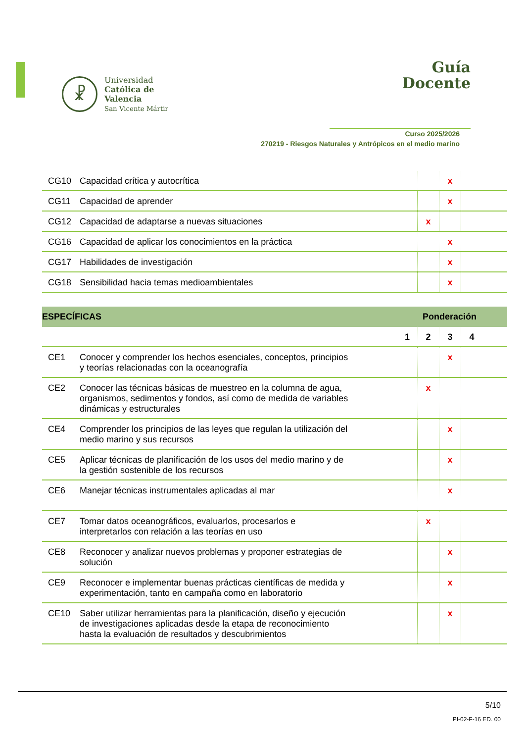☧
Universidad
Católica de
Valencia
San Vicente Mártir
Guía
Docente
Curso 2025/2026
270219 - Riesgos Naturales y Antrópicos en el medio marino
| CG10 | Capacidad crítica y autocrítica | | x | | |
| CG11 | Capacidad de aprender | | x | | |
| CG12 | Capacidad de adaptarse a nuevas situaciones | x | | | |
| CG16 | Capacidad de aplicar los conocimientos en la práctica | | x | | |
| CG17 | Habilidades de investigación | | x | | |
| CG18 | Sensibilidad hacia temas medioambientales | | x | | |
ESPECÍFICAS Ponderación
| | 1 | 2 | 3 | 4 | |
| CE1 | Conocer y comprender los hechos esenciales, conceptos, principios y teorías relacionadas con la oceanografía | | x | | |
| CE2 | Conocer las técnicas básicas de muestreo en la columna de agua, organismos, sedimentos y fondos, así como de medida de variables dinámicas y estructurales | x | | | |
| CE4 | Comprender los principios de las leyes que regulan la utilización del medio marino y sus recursos | | x | | |
| CE5 | Aplicar técnicas de planificación de los usos del medio marino y de la gestión sostenible de los recursos | | x | | |
| CE6 | Manejar técnicas instrumentales aplicadas al mar | | x | | |
| CE7 | Tomar datos oceanográficos, evaluarlos, procesarlos e interpretarlos con relación a las teorías en uso | x | | | |
| CE8 | Reconocer y analizar nuevos problemas y proponer estrategias de solución | | x | | |
| CE9 | Reconocer e implementar buenas prácticas científicas de medida y experimentación, tanto en campaña como en laboratorio | | x | | |
| CE10 | Saber utilizar herramientas para la planificación, diseño y ejecución de investigaciones aplicadas desde la etapa de reconocimiento hasta la evaluación de resultados y descubrimientos | | x | | |
5/10
PI-02-F-16 ED. 00